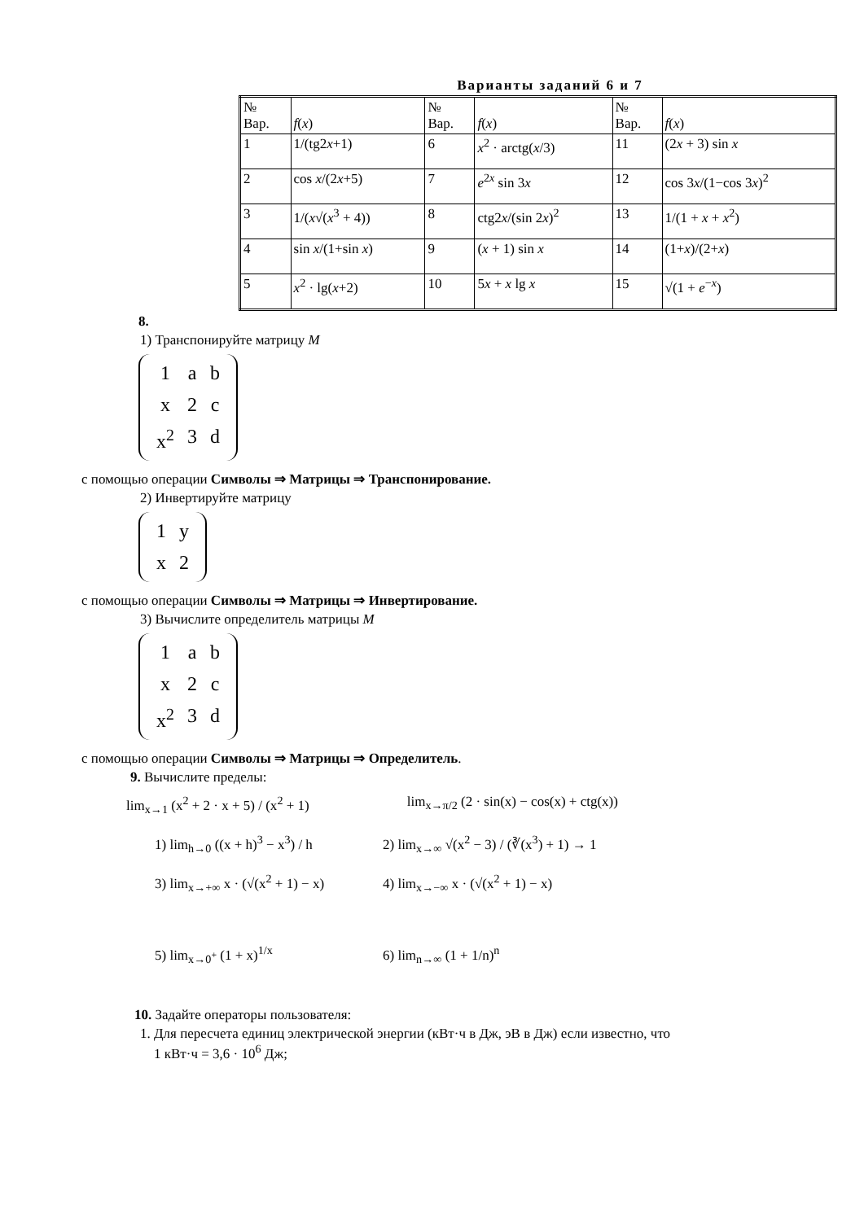Варианты заданий 6 и 7
| № Вар. | f ( x ) | № Вар. | f ( x ) | № Вар. | f ( x ) |
| 1 | 1/(tg2 x +1) | 6 | x<sup>2</sup> · arctg( x /3) | 11 | (2 x + 3) sin x |
| 2 | cos x /(2 x +5) | 7 | e<sup>2x</sup> sin 3 x | 12 | cos 3 x /(1−cos 3 x )<sup>2</sup> |
| 3 | 1/( x √( x<sup>3</sup> + 4)) | 8 | ctg2 x /(sin 2 x )<sup>2</sup> | 13 | 1/(1 + x + x<sup>2</sup>) |
| 4 | sin x /(1+sin x ) | 9 | ( x + 1) sin x | 14 | (1+ x )/(2+ x ) |
| 5 | x<sup>2</sup> · lg( x +2) | 10 | 5 x + x lg x | 15 | √(1 + e<sup>−x</sup>) |
8.
1) Транспонируйте матрицу M
| 1 | a | b |
| x | 2 | c |
| x<sup>2</sup> | 3 | d |
с помощью операции Символы ⇒ Матрицы ⇒ Транспонирование.
2) Инвертируйте матрицу
| 1 | y |
| x | 2 |
с помощью операции Символы ⇒ Матрицы ⇒ Инвертирование.
3) Вычислите определитель матрицы M
| 1 | a | b |
| x | 2 | c |
| x<sup>2</sup> | 3 | d |
с помощью операции Символы ⇒ Матрицы ⇒ Определитель.
9. Вычислите пределы:
lim<sub>x→1</sub> (x<sup>2</sup> + 2 · x + 5) / (x<sup>2</sup> + 1)
lim<sub>x→π/2</sub> (2 · sin(x) − cos(x) + ctg(x))
1) lim<sub>h→0</sub> ((x + h)<sup>3</sup> − x<sup>3</sup>) / h
2) lim<sub>x→∞</sub> √(x<sup>2</sup> − 3) / (∛(x<sup>3</sup>) + 1) → 1
3) lim<sub>x→+∞</sub> x · (√(x<sup>2</sup> + 1) − x)
4) lim<sub>x→−∞</sub> x · (√(x<sup>2</sup> + 1) − x)
5) lim<sub>x→0<sup>+</sup></sub> (1 + x)<sup>1/x</sup> 6) lim<sub>n→∞</sub> (1 + 1/n)<sup>n</sup>
10. Задайте операторы пользователя:
1. Для пересчета единиц электрической энергии (кВт·ч в Дж, эВ в Дж) если известно, что
1 кВт·ч = 3,6 · 10<sup>6</sup> Дж;